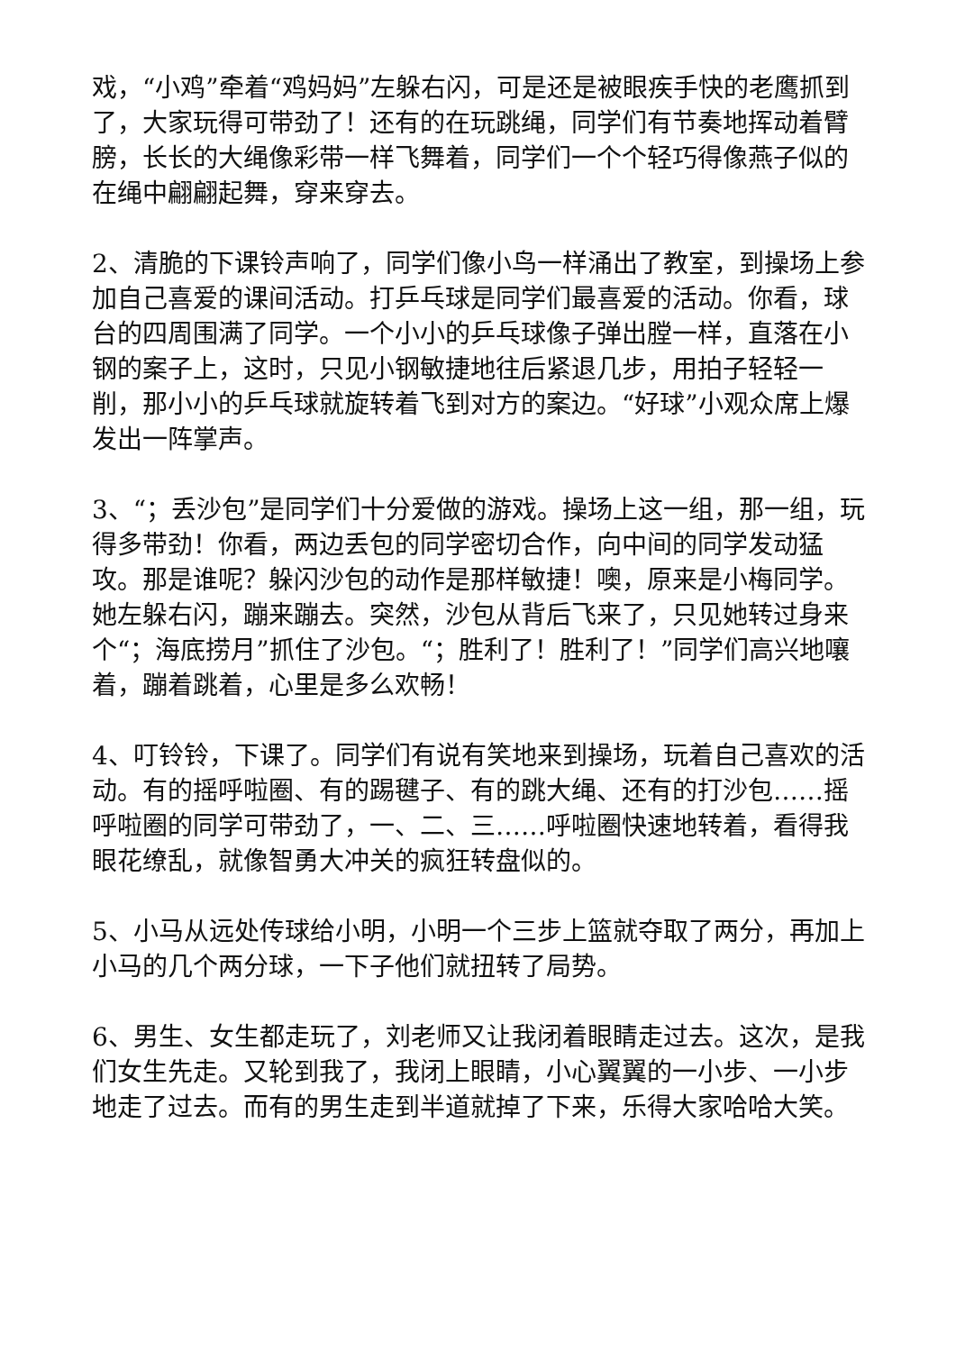戏，“小鸡”牵着“鸡妈妈”左躲右闪，可是还是被眼疾手快的老鹰抓到了，大家玩得可带劲了！还有的在玩跳绳，同学们有节奏地挥动着臂膀，长长的大绳像彩带一样飞舞着，同学们一个个轻巧得像燕子似的在绳中翩翩起舞，穿来穿去。
2、清脆的下课铃声响了，同学们像小鸟一样涌出了教室，到操场上参加自己喜爱的课间活动。打乒乓球是同学们最喜爱的活动。你看，球台的四周围满了同学。一个小小的乒乓球像子弹出膛一样，直落在小钢的案子上，这时，只见小钢敏捷地往后紧退几步，用拍子轻轻一削，那小小的乒乓球就旋转着飞到对方的案边。“好球”小观众席上爆发出一阵掌声。
3、“；丢沙包”是同学们十分爱做的游戏。操场上这一组，那一组，玩得多带劲！你看，两边丢包的同学密切合作，向中间的同学发动猛攻。那是谁呢？躲闪沙包的动作是那样敏捷！噢，原来是小梅同学。她左躲右闪，蹦来蹦去。突然，沙包从背后飞来了，只见她转过身来个“；海底捞月”抓住了沙包。“；胜利了！胜利了！”同学们高兴地嚷着，蹦着跳着，心里是多么欢畅！
4、叮铃铃，下课了。同学们有说有笑地来到操场，玩着自己喜欢的活动。有的摇呼啦圈、有的踢毽子、有的跳大绳、还有的打沙包……摇呼啦圈的同学可带劲了，一、二、三……呼啦圈快速地转着，看得我眼花缭乱，就像智勇大冲关的疯狂转盘似的。
5、小马从远处传球给小明，小明一个三步上篮就夺取了两分，再加上小马的几个两分球，一下子他们就扭转了局势。
6、男生、女生都走玩了，刘老师又让我闭着眼睛走过去。这次，是我们女生先走。又轮到我了，我闭上眼睛，小心翼翼的一小步、一小步地走了过去。而有的男生走到半道就掉了下来，乐得大家哈哈大笑。